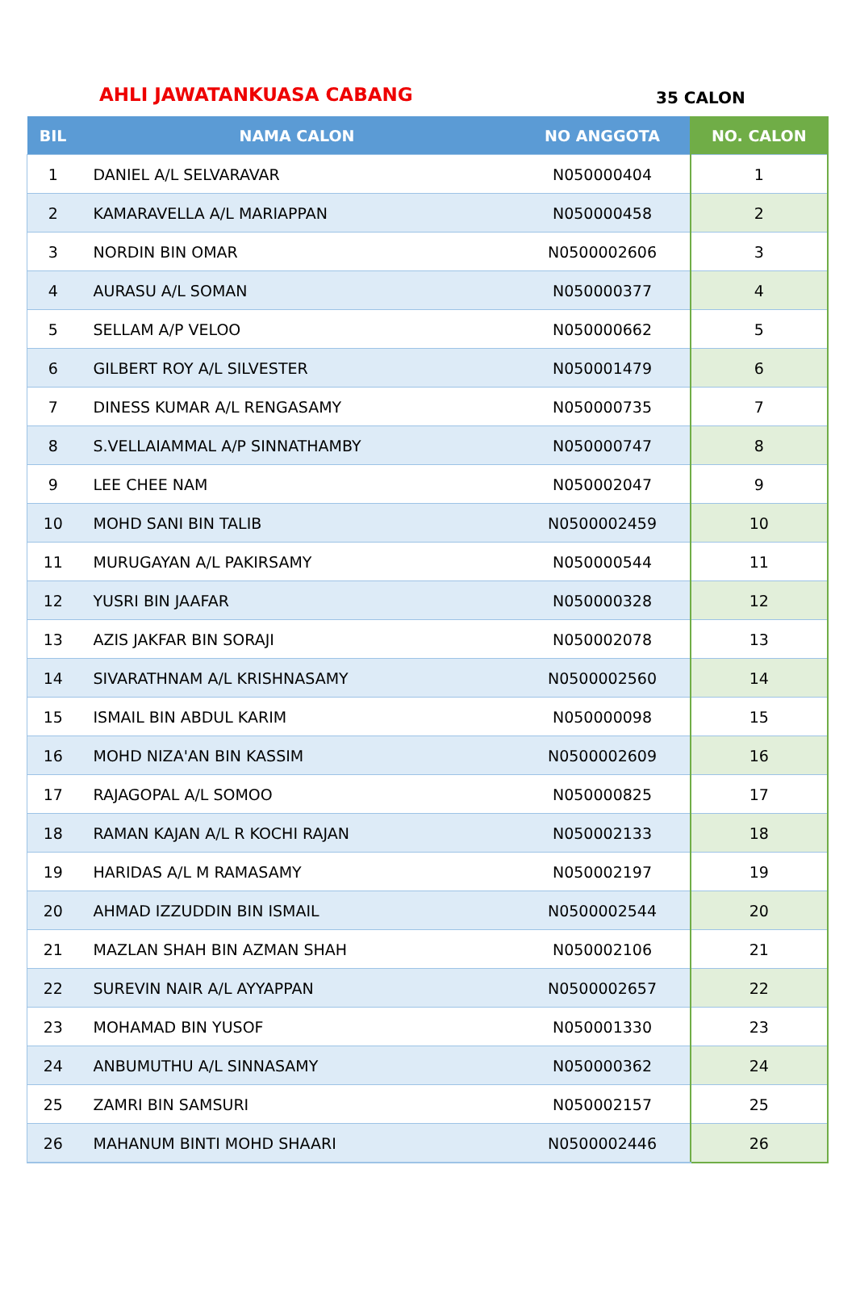AHLI JAWATANKUASA CABANG
35 CALON
| BIL | NAMA CALON | NO ANGGOTA | NO. CALON |
| --- | --- | --- | --- |
| 1 | DANIEL A/L SELVARAVAR | N050000404 | 1 |
| 2 | KAMARAVELLA A/L MARIAPPAN | N050000458 | 2 |
| 3 | NORDIN BIN OMAR | N0500002606 | 3 |
| 4 | AURASU A/L SOMAN | N050000377 | 4 |
| 5 | SELLAM A/P VELOO | N050000662 | 5 |
| 6 | GILBERT ROY A/L SILVESTER | N050001479 | 6 |
| 7 | DINESS KUMAR A/L RENGASAMY | N050000735 | 7 |
| 8 | S.VELLAIAMMAL A/P SINNATHAMBY | N050000747 | 8 |
| 9 | LEE CHEE NAM | N050002047 | 9 |
| 10 | MOHD SANI BIN TALIB | N0500002459 | 10 |
| 11 | MURUGAYAN A/L PAKIRSAMY | N050000544 | 11 |
| 12 | YUSRI BIN JAAFAR | N050000328 | 12 |
| 13 | AZIS JAKFAR BIN SORAJI | N050002078 | 13 |
| 14 | SIVARATHNAM A/L KRISHNASAMY | N0500002560 | 14 |
| 15 | ISMAIL BIN ABDUL KARIM | N050000098 | 15 |
| 16 | MOHD NIZA'AN BIN KASSIM | N0500002609 | 16 |
| 17 | RAJAGOPAL A/L SOMOO | N050000825 | 17 |
| 18 | RAMAN KAJAN A/L R KOCHI RAJAN | N050002133 | 18 |
| 19 | HARIDAS A/L M RAMASAMY | N050002197 | 19 |
| 20 | AHMAD IZZUDDIN BIN ISMAIL | N0500002544 | 20 |
| 21 | MAZLAN SHAH BIN AZMAN SHAH | N050002106 | 21 |
| 22 | SUREVIN NAIR A/L AYYAPPAN | N0500002657 | 22 |
| 23 | MOHAMAD BIN YUSOF | N050001330 | 23 |
| 24 | ANBUMUTHU A/L SINNASAMY | N050000362 | 24 |
| 25 | ZAMRI BIN SAMSURI | N050002157 | 25 |
| 26 | MAHANUM BINTI MOHD SHAARI | N0500002446 | 26 |